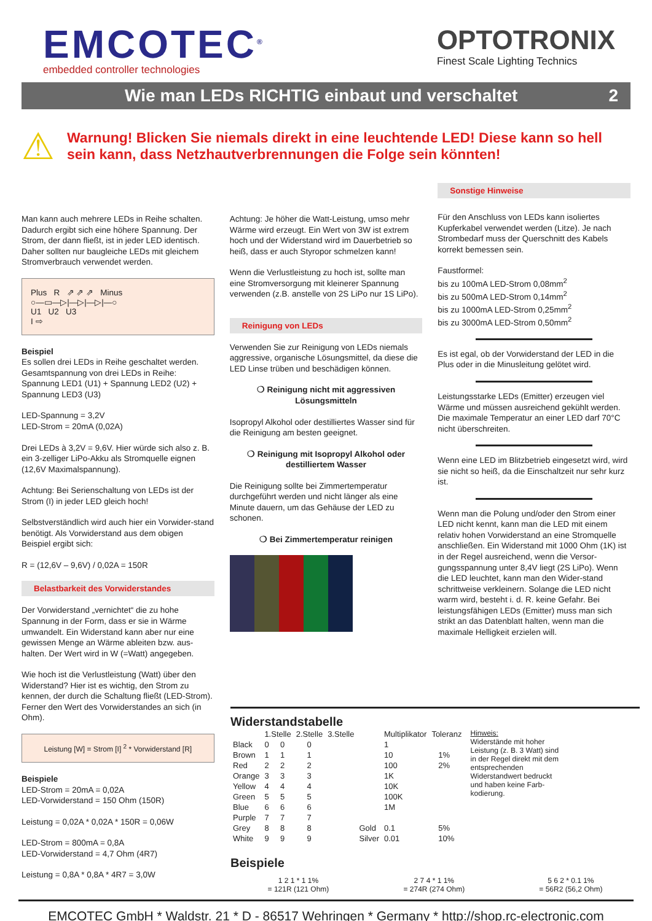EMCOTEC<sup>®</sup>
embedded controller technologies
OPTOTRONIX
Finest Scale Lighting Technics
Wie man LEDs RICHTIG einbaut und verschaltet 2
⚠
Warnung! Blicken Sie niemals direkt in eine leuchtende LED! Diese kann so hell sein kann, dass Netzhautverbrennungen die Folge sein könnten!
Man kann auch mehrere LEDs in Reihe schalten. Dadurch ergibt sich eine höhere Spannung. Der Strom, der dann fließt, ist in jeder LED identisch. Daher sollten nur baugleiche LEDs mit gleichem Stromverbrauch verwendet werden.
Plus R ⇗ ⇗ ⇗ Minus
○—▭—▷|—▷|—▷|—○
U1 U2 U3
I ⇨
Beispiel
Es sollen drei LEDs in Reihe geschaltet werden. Gesamtspannung von drei LEDs in Reihe: Spannung LED1 (U1) + Spannung LED2 (U2) + Spannung LED3 (U3)
LED-Spannung = 3,2V
LED-Strom = 20mA (0,02A)
Drei LEDs à 3,2V = 9,6V. Hier würde sich also z. B. ein 3-zelliger LiPo-Akku als Stromquelle eignen (12,6V Maximalspannung).
Achtung: Bei Serienschaltung von LEDs ist der Strom (I) in jeder LED gleich hoch!
Selbstverständlich wird auch hier ein Vorwider-stand benötigt. Als Vorwiderstand aus dem obigen Beispiel ergibt sich:
R = (12,6V – 9,6V) / 0,02A = 150R
Belastbarkeit des Vorwiderstandes
Der Vorwiderstand „vernichtet“ die zu hohe Spannung in der Form, dass er sie in Wärme umwandelt. Ein Widerstand kann aber nur eine gewissen Menge an Wärme ableiten bzw. aus-halten. Der Wert wird in W (=Watt) angegeben.
Wie hoch ist die Verlustleistung (Watt) über den Widerstand? Hier ist es wichtig, den Strom zu kennen, der durch die Schaltung fließt (LED-Strom). Ferner den Wert des Vorwiderstandes an sich (in Ohm).
Leistung [W] = Strom [I] <sup>2</sup> * Vorwiderstand [R]
Beispiele
LED-Strom = 20mA = 0,02A
LED-Vorwiderstand = 150 Ohm (150R)
Leistung = 0,02A * 0,02A * 150R = 0,06W
LED-Strom = 800mA = 0,8A
LED-Vorwiderstand = 4,7 Ohm (4R7)
Leistung = 0,8A * 0,8A * 4R7 = 3,0W
Achtung: Je höher die Watt-Leistung, umso mehr Wärme wird erzeugt. Ein Wert von 3W ist extrem hoch und der Widerstand wird im Dauerbetrieb so heiß, dass er auch Styropor schmelzen kann!
Wenn die Verlustleistung zu hoch ist, sollte man eine Stromversorgung mit kleinerer Spannung verwenden (z.B. anstelle von 2S LiPo nur 1S LiPo).
Reinigung von LEDs
Verwenden Sie zur Reinigung von LEDs niemals aggressive, organische Lösungsmittel, da diese die LED Linse trüben und beschädigen können.
❍ Reinigung nicht mit aggressiven Lösungsmitteln
Isopropyl Alkohol oder destilliertes Wasser sind für die Reinigung am besten geeignet.
❍ Reinigung mit Isopropyl Alkohol oder destilliertem Wasser
Die Reinigung sollte bei Zimmertemperatur durchgeführt werden und nicht länger als eine Minute dauern, um das Gehäuse der LED zu schonen.
❍ Bei Zimmertemperatur reinigen
Sonstige Hinweise
Für den Anschluss von LEDs kann isoliertes Kupferkabel verwendet werden (Litze). Je nach Strombedarf muss der Querschnitt des Kabels korrekt bemessen sein.
Faustformel:
bis zu 100mA LED-Strom 0,08mm<sup>2</sup>
bis zu 500mA LED-Strom 0,14mm<sup>2</sup>
bis zu 1000mA LED-Strom 0,25mm<sup>2</sup>
bis zu 3000mA LED-Strom 0,50mm<sup>2</sup>
Es ist egal, ob der Vorwiderstand der LED in die Plus oder in die Minusleitung gelötet wird.
Leistungsstarke LEDs (Emitter) erzeugen viel Wärme und müssen ausreichend gekühlt werden. Die maximale Temperatur an einer LED darf 70°C nicht überschreiten.
Wenn eine LED im Blitzbetrieb eingesetzt wird, wird sie nicht so heiß, da die Einschaltzeit nur sehr kurz ist.
Wenn man die Polung und/oder den Strom einer LED nicht kennt, kann man die LED mit einem relativ hohen Vorwiderstand an eine Stromquelle anschließen. Ein Widerstand mit 1000 Ohm (1K) ist in der Regel ausreichend, wenn die Versor-gungsspannung unter 8,4V liegt (2S LiPo). Wenn die LED leuchtet, kann man den Wider-stand schrittweise verkleinern. Solange die LED nicht warm wird, besteht i. d. R. keine Gefahr. Bei leistungsfähigen LEDs (Emitter) muss man sich strikt an das Datenblatt halten, wenn man die maximale Helligkeit erzielen will.
Widerstandstabelle
| | 1.Stelle | | 2.Stelle | | 3.Stelle | | | Multiplikator | Toleranz | |
| --- | --- | --- | --- | --- | --- | --- | --- | --- | --- | --- |
| Black | 0 | 0 | | 0 | | | | 1 | | |
| Brown | 1 | 1 | | 1 | | | | 10 | | 1% |
| Red | 2 | 2 | | 2 | | | | 100 | | 2% |
| Orange | 3 | 3 | | 3 | | | | 1K | | |
| Yellow | 4 | 4 | | 4 | | | | 10K | | |
| Green | 5 | 5 | | 5 | | | | 100K | | |
| Blue | 6 | 6 | | 6 | | | | 1M | | |
| Purple | 7 | 7 | | 7 | | | | | | |
| Grey | 8 | 8 | | 8 | | | Gold | 0.1 | | 5% |
| White | 9 | 9 | | 9 | | | Silver | 0.01 | | 10% |
Hinweis:
Widerstände mit hoher Leistung (z. B. 3 Watt) sind in der Regel direkt mit dem entsprechenden Widerstandwert bedruckt und haben keine Farb-kodierung.
Beispiele
1 2 1 * 1 1%
= 121R (121 Ohm)
2 7 4 * 1 1%
= 274R (274 Ohm)
5 6 2 * 0.1 1%
= 56R2 (56,2 Ohm)
EMCOTEC GmbH * Waldstr. 21 * D - 86517 Wehringen * Germany * http://shop.rc-electronic.com